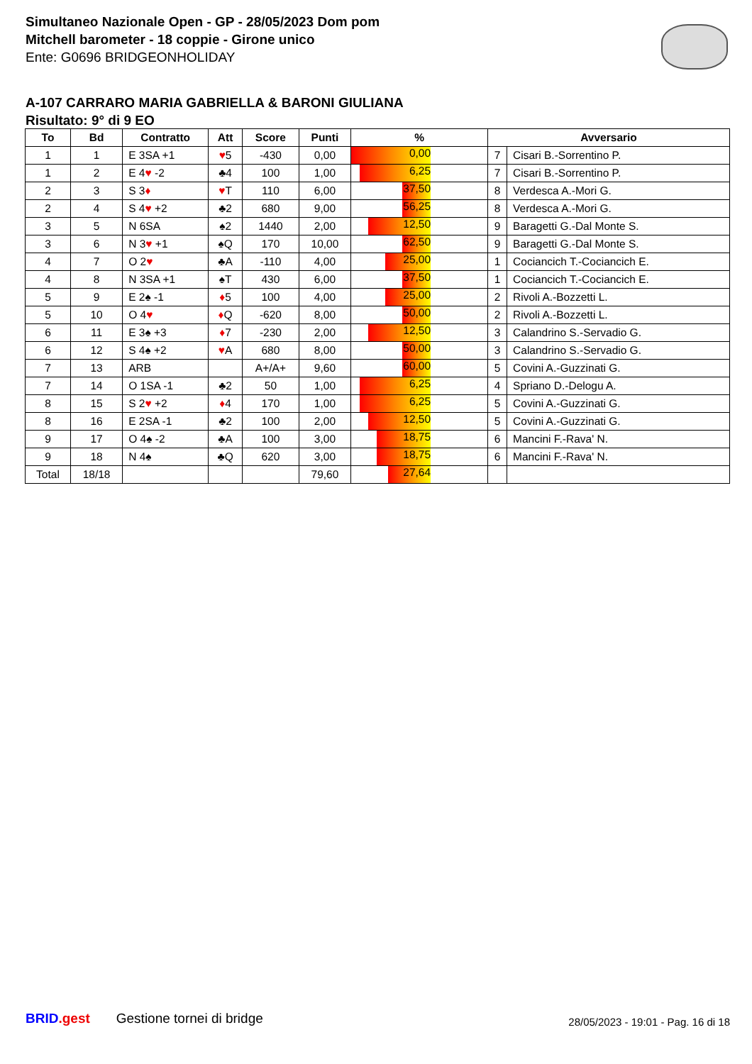Simultaneo Nazionale Open - GP - 28/05/2023 Dom pom
Mitchell barometer - 18 coppie - Girone unico
Ente: G0696 BRIDGEONHOLIDAY
A-107 CARRARO MARIA GABRIELLA & BARONI GIULIANA
Risultato: 9° di 9 EO
| To | Bd | Contratto | Att | Score | Punti | % | Avversario | |
| --- | --- | --- | --- | --- | --- | --- | --- | --- |
| 1 | 1 | E 3SA +1 | ♥ 5 | -430 | 0,00 | 0,00 | 7 | Cisari B.-Sorrentino P. |
| 1 | 2 | E 4 ♥ -2 | ♣4 | 100 | 1,00 | 6,25 | 7 | Cisari B.-Sorrentino P. |
| 2 | 3 | S 3 ♦ | ♥ T | 110 | 6,00 | 37,50 | 8 | Verdesca A.-Mori G. |
| 2 | 4 | S 4 ♥ +2 | ♣2 | 680 | 9,00 | 56,25 | 8 | Verdesca A.-Mori G. |
| 3 | 5 | N 6SA | ♠2 | 1440 | 2,00 | 12,50 | 9 | Baragetti G.-Dal Monte S. |
| 3 | 6 | N 3 ♥ +1 | ♠Q | 170 | 10,00 | 62,50 | 9 | Baragetti G.-Dal Monte S. |
| 4 | 7 | O 2 ♥ | ♣A | -110 | 4,00 | 25,00 | 1 | Cociancich T.-Cociancich E. |
| 4 | 8 | N 3SA +1 | ♠T | 430 | 6,00 | 37,50 | 1 | Cociancich T.-Cociancich E. |
| 5 | 9 | E 2♠ -1 | ♦ 5 | 100 | 4,00 | 25,00 | 2 | Rivoli A.-Bozzetti L. |
| 5 | 10 | O 4 ♥ | ♦ Q | -620 | 8,00 | 50,00 | 2 | Rivoli A.-Bozzetti L. |
| 6 | 11 | E 3♠ +3 | ♦ 7 | -230 | 2,00 | 12,50 | 3 | Calandrino S.-Servadio G. |
| 6 | 12 | S 4♠ +2 | ♥ A | 680 | 8,00 | 50,00 | 3 | Calandrino S.-Servadio G. |
| 7 | 13 | ARB | | A+/A+ | 9,60 | 60,00 | 5 | Covini A.-Guzzinati G. |
| 7 | 14 | O 1SA -1 | ♣2 | 50 | 1,00 | 6,25 | 4 | Spriano D.-Delogu A. |
| 8 | 15 | S 2 ♥ +2 | ♦ 4 | 170 | 1,00 | 6,25 | 5 | Covini A.-Guzzinati G. |
| 8 | 16 | E 2SA -1 | ♣2 | 100 | 2,00 | 12,50 | 5 | Covini A.-Guzzinati G. |
| 9 | 17 | O 4♠ -2 | ♣A | 100 | 3,00 | 18,75 | 6 | Mancini F.-Rava' N. |
| 9 | 18 | N 4♠ | ♣Q | 620 | 3,00 | 18,75 | 6 | Mancini F.-Rava' N. |
| Total | 18/18 | | | | 79,60 | 27,64 | | |
BRID.gest Gestione tornei di bridge
28/05/2023 - 19:01 - Pag. 16 di 18